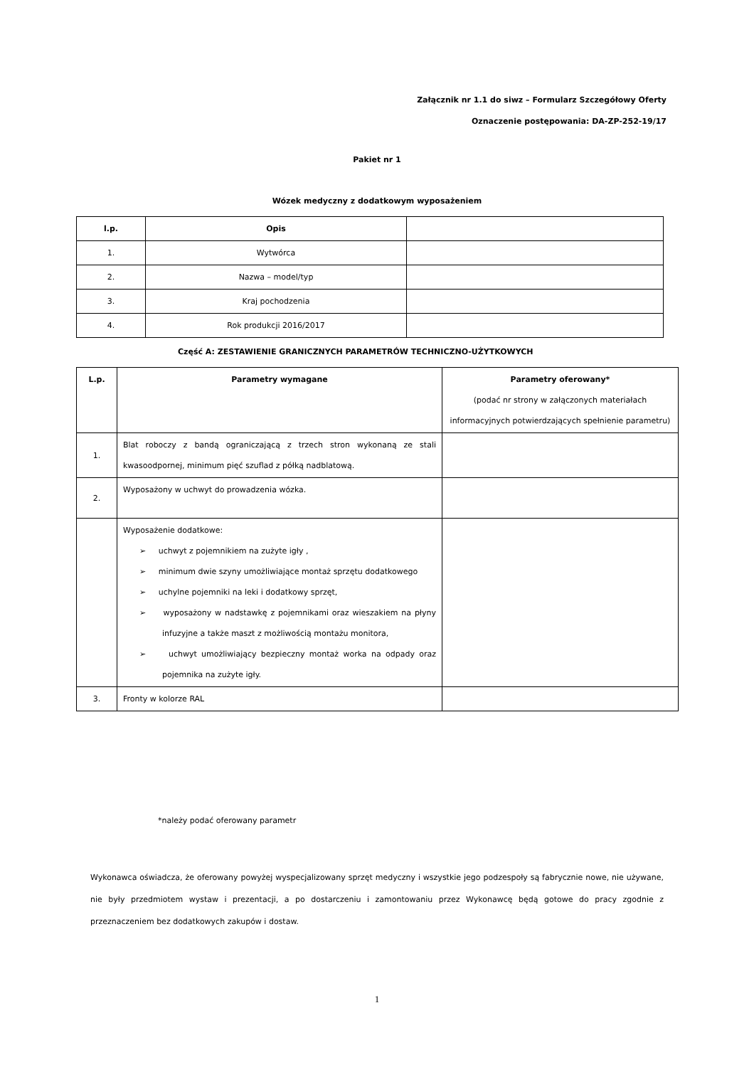Załącznik nr 1.1 do siwz – Formularz Szczegółowy Oferty
Oznaczenie postępowania: DA-ZP-252-19/17
Pakiet nr 1
Wózek medyczny z dodatkowym wyposażeniem
| l.p. | Opis | |
| --- | --- | --- |
| 1. | Wytwórca | |
| 2. | Nazwa – model/typ | |
| 3. | Kraj pochodzenia | |
| 4. | Rok produkcji 2016/2017 | |
Część A: ZESTAWIENIE GRANICZNYCH PARAMETRÓW TECHNICZNO-UŻYTKOWYCH
| L.p. | Parametry wymagane | Parametry oferowany* (podać nr strony w załączonych materiałach informacyjnych potwierdzających spełnienie parametru) |
| --- | --- | --- |
| 1. | Blat roboczy z bandą ograniczającą z trzech stron wykonaną ze stali kwasoodpornej, minimum pięć szuflad z półką nadblatową. | |
| 2. | Wyposażony w uchwyt do prowadzenia wózka. | |
| | Wyposażenie dodatkowe: ➢ uchwyt z pojemnikiem na zużyte igły , ➢ minimum dwie szyny umożliwiające montaż sprzętu dodatkowego ➢ uchylne pojemniki na leki i dodatkowy sprzęt, ➢ wyposażony w nadstawkę z pojemnikami oraz wieszakiem na płyny infuzyjne a także maszt z możliwością montażu monitora, ➢ uchwyt umożliwiający bezpieczny montaż worka na odpady oraz pojemnika na zużyte igły. | |
| 3. | Fronty w kolorze RAL | |
*należy podać oferowany parametr
Wykonawca oświadcza, że oferowany powyżej wyspecjalizowany sprzęt medyczny i wszystkie jego podzespoły są fabrycznie nowe, nie używane, nie były przedmiotem wystaw i prezentacji, a po dostarczeniu i zamontowaniu przez Wykonawcę będą gotowe do pracy zgodnie z przeznaczeniem bez dodatkowych zakupów i dostaw.
1